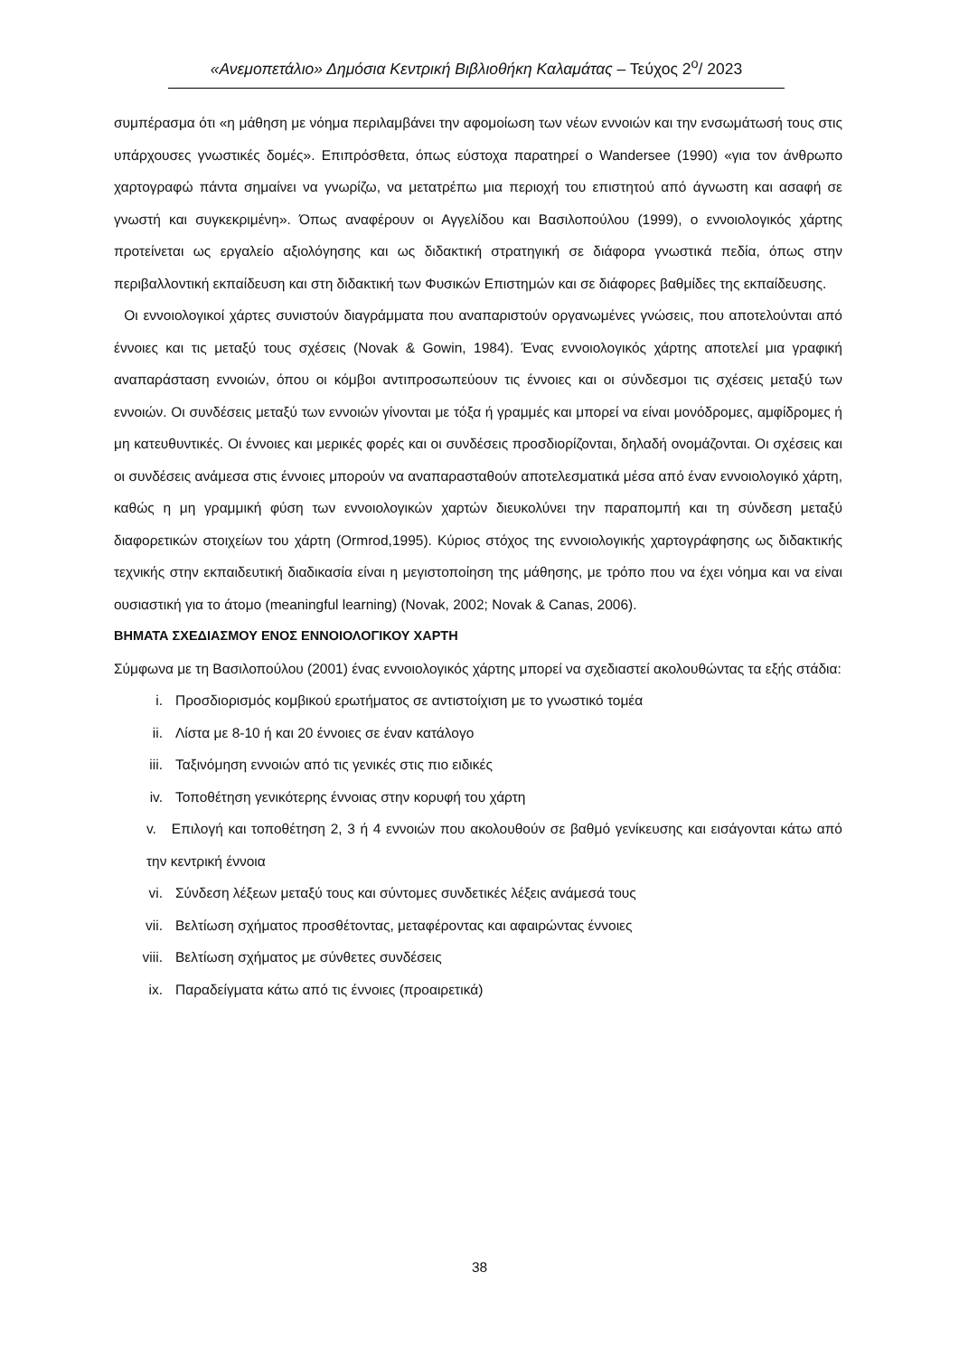«Ανεμοπετάλιο» Δημόσια Κεντρική Βιβλιοθήκη Καλαμάτας – Τεύχος 2<sup>ο</sup>/ 2023
συμπέρασμα ότι «η μάθηση με νόημα περιλαμβάνει την αφομοίωση των νέων εννοιών και την ενσωμάτωσή τους στις υπάρχουσες γνωστικές δομές». Επιπρόσθετα, όπως εύστοχα παρατηρεί ο Wandersee (1990) «για τον άνθρωπο χαρτογραφώ πάντα σημαίνει να γνωρίζω, να μετατρέπω μια περιοχή του επιστητού από άγνωστη και ασαφή σε γνωστή και συγκεκριμένη». Όπως αναφέρουν οι Αγγελίδου και Βασιλοπούλου (1999), ο εννοιολογικός χάρτης προτείνεται ως εργαλείο αξιολόγησης και ως διδακτική στρατηγική σε διάφορα γνωστικά πεδία, όπως στην περιβαλλοντική εκπαίδευση και στη διδακτική των Φυσικών Επιστημών και σε διάφορες βαθμίδες της εκπαίδευσης.
Οι εννοιολογικοί χάρτες συνιστούν διαγράμματα που αναπαριστούν οργανωμένες γνώσεις, που αποτελούνται από έννοιες και τις μεταξύ τους σχέσεις (Novak & Gowin, 1984). Ένας εννοιολογικός χάρτης αποτελεί μια γραφική αναπαράσταση εννοιών, όπου οι κόμβοι αντιπροσωπεύουν τις έννοιες και οι σύνδεσμοι τις σχέσεις μεταξύ των εννοιών. Οι συνδέσεις μεταξύ των εννοιών γίνονται με τόξα ή γραμμές και μπορεί να είναι μονόδρομες, αμφίδρομες ή μη κατευθυντικές. Οι έννοιες και μερικές φορές και οι συνδέσεις προσδιορίζονται, δηλαδή ονομάζονται. Οι σχέσεις και οι συνδέσεις ανάμεσα στις έννοιες μπορούν να αναπαρασταθούν αποτελεσματικά μέσα από έναν εννοιολογικό χάρτη, καθώς η μη γραμμική φύση των εννοιολογικών χαρτών διευκολύνει την παραπομπή και τη σύνδεση μεταξύ διαφορετικών στοιχείων του χάρτη (Ormrod,1995). Κύριος στόχος της εννοιολογικής χαρτογράφησης ως διδακτικής τεχνικής στην εκπαιδευτική διαδικασία είναι η μεγιστοποίηση της μάθησης, με τρόπο που να έχει νόημα και να είναι ουσιαστική για το άτομο (meaningful learning) (Novak, 2002; Novak & Canas, 2006).
ΒΗΜΑΤΑ ΣΧΕΔΙΑΣΜΟΥ ΕΝΟΣ ΕΝΝΟΙΟΛΟΓΙΚΟΥ ΧΑΡΤΗ
Σύμφωνα με τη Βασιλοπούλου (2001) ένας εννοιολογικός χάρτης μπορεί να σχεδιαστεί ακολουθώντας τα εξής στάδια:
i. Προσδιορισμός κομβικού ερωτήματος σε αντιστοίχιση με το γνωστικό τομέα
ii. Λίστα με 8-10 ή και 20 έννοιες σε έναν κατάλογο
iii. Ταξινόμηση εννοιών από τις γενικές στις πιο ειδικές
iv. Τοποθέτηση γενικότερης έννοιας στην κορυφή του χάρτη
v. Επιλογή και τοποθέτηση 2, 3 ή 4 εννοιών που ακολουθούν σε βαθμό γενίκευσης και εισάγονται κάτω από την κεντρική έννοια
vi. Σύνδεση λέξεων μεταξύ τους και σύντομες συνδετικές λέξεις ανάμεσά τους
vii. Βελτίωση σχήματος προσθέτοντας, μεταφέροντας και αφαιρώντας έννοιες
viii. Βελτίωση σχήματος με σύνθετες συνδέσεις
ix. Παραδείγματα κάτω από τις έννοιες (προαιρετικά)
38